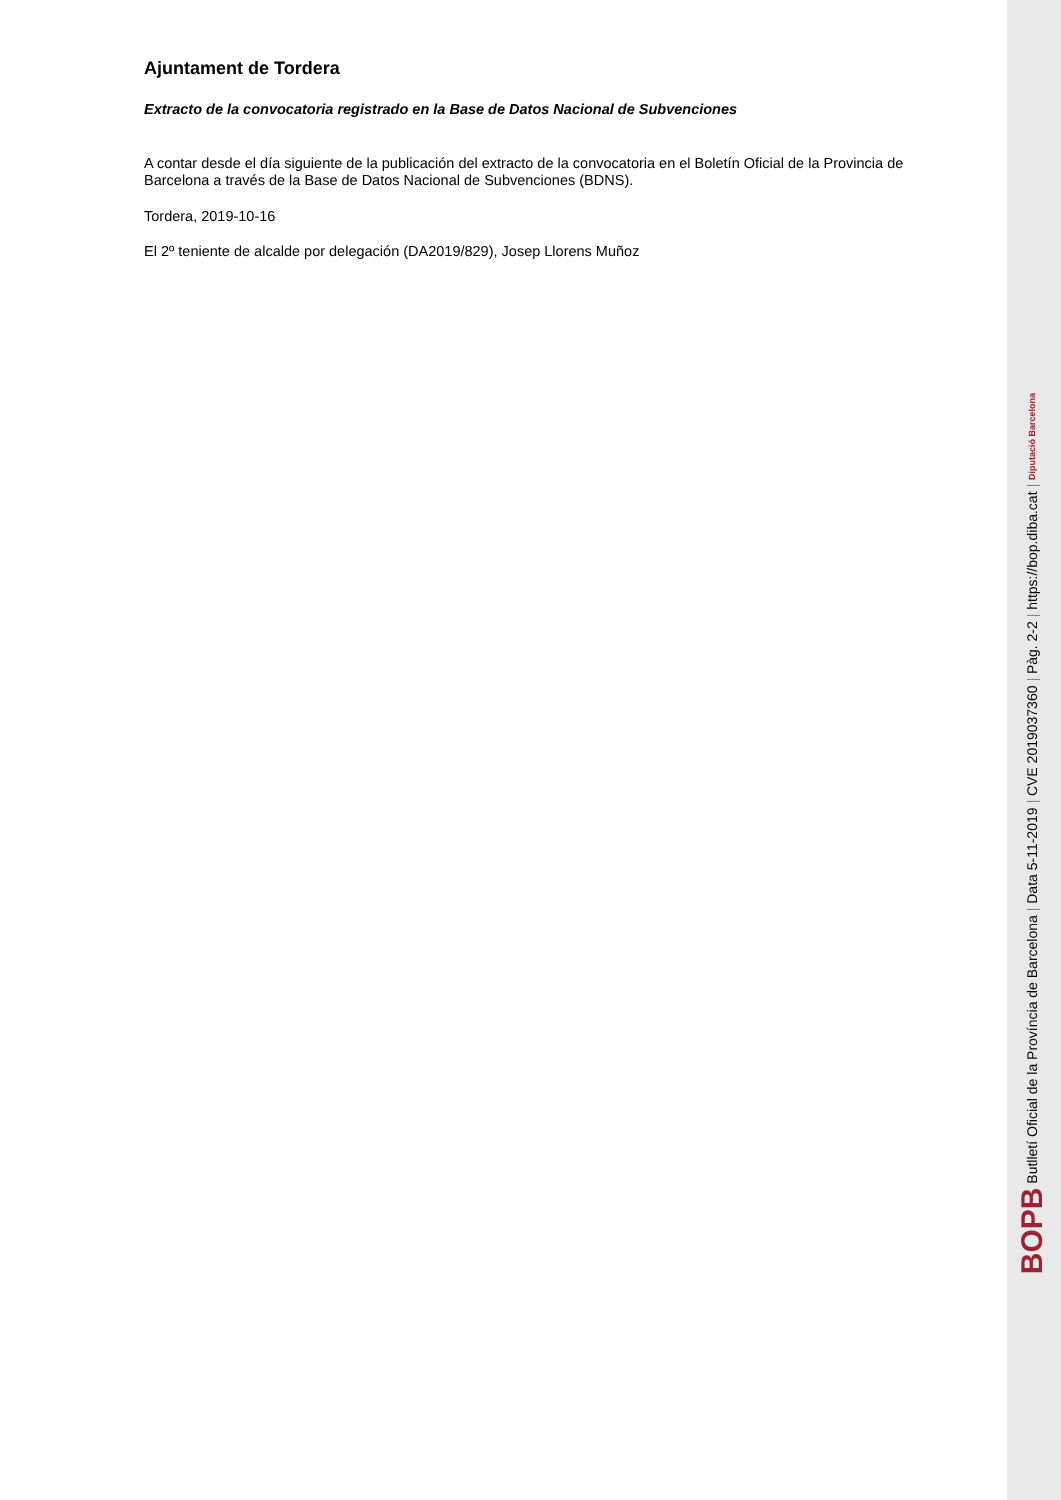Ajuntament de Tordera
Extracto de la convocatoria registrado en la Base de Datos Nacional de Subvenciones
A contar desde el día siguiente de la publicación del extracto de la convocatoria en el Boletín Oficial de la Provincia de Barcelona a través de la Base de Datos Nacional de Subvenciones (BDNS).
Tordera, 2019-10-16
El 2º teniente de alcalde por delegación (DA2019/829), Josep Llorens Muñoz
BOPB Butlletí Oficial de la Província de Barcelona | Data 5-11-2019 | CVE 2019037360 | Pàg. 2-2 | https://bop.diba.cat | Diputació Barcelona